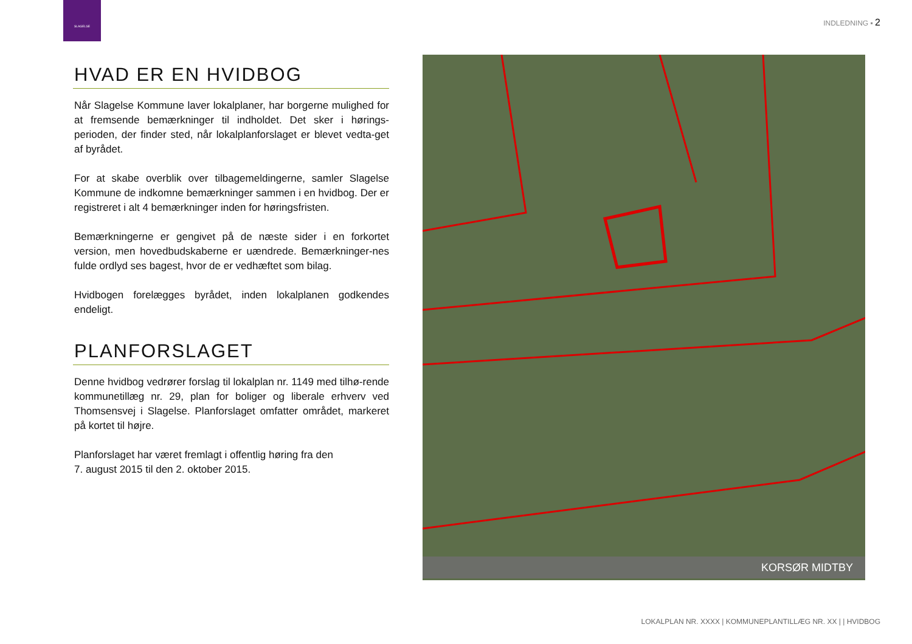SLAGELSE
INDLEDNING ▪ 2
HVAD ER EN HVIDBOG
Når Slagelse Kommune laver lokalplaner, har borgerne mulighed for at fremsende bemærkninger til indholdet. Det sker i hørings-perioden, der finder sted, når lokalplanforslaget er blevet vedta-get af byrådet.
For at skabe overblik over tilbagemeldingerne, samler Slagelse Kommune de indkomne bemærkninger sammen i en hvidbog. Der er registreret i alt 4 bemærkninger inden for høringsfristen.
Bemærkningerne er gengivet på de næste sider i en forkortet version, men hovedbudskaberne er uændrede. Bemærkninger-nes fulde ordlyd ses bagest, hvor de er vedhæftet som bilag.
Hvidbogen forelægges byrådet, inden lokalplanen godkendes endeligt.
PLANFORSLAGET
Denne hvidbog vedrører forslag til lokalplan nr. 1149 med tilhø-rende kommunetillæg nr. 29, plan for boliger og liberale erhverv ved Thomsensvej i Slagelse. Planforslaget omfatter området, markeret på kortet til højre.
Planforslaget har været fremlagt i offentlig høring fra den
7. august 2015 til den 2. oktober 2015.
KORSØR MIDTBY
LOKALPLAN NR. XXXX | KOMMUNEPLANTILLÆG NR. XX | | HVIDBOG